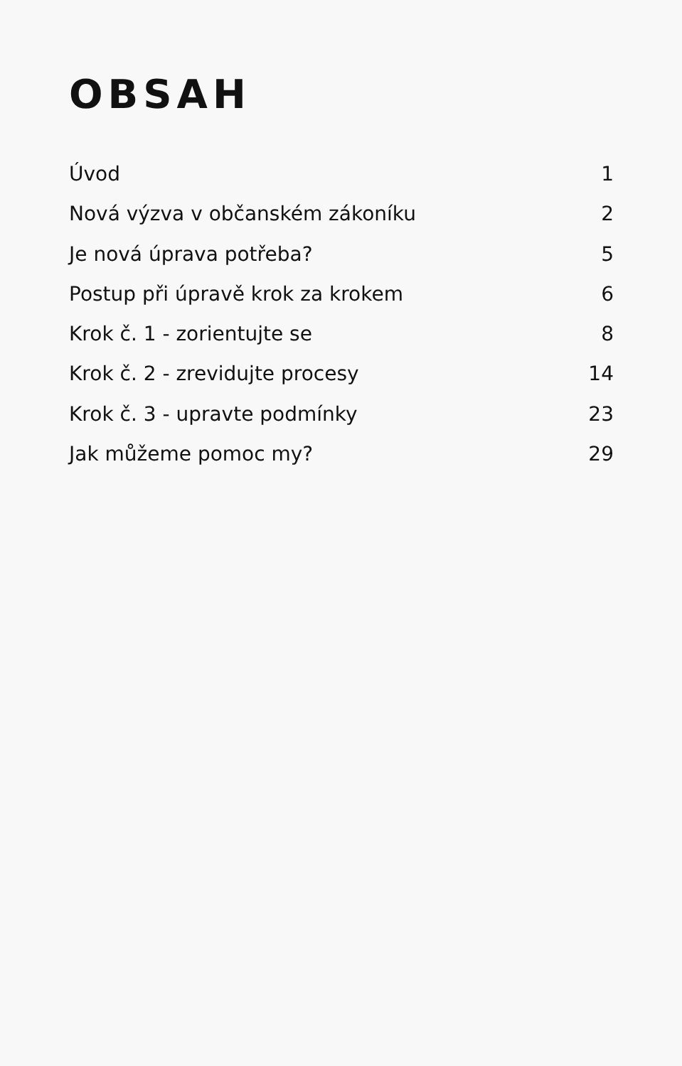OBSAH
Úvod 1
Nová výzva v občanském zákoníku 2
Je nová úprava potřeba? 5
Postup při úpravě krok za krokem 6
Krok č. 1 - zorientujte se 8
Krok č. 2 - zrevidujte procesy 14
Krok č. 3 - upravte podmínky 23
Jak můžeme pomoc my? 29